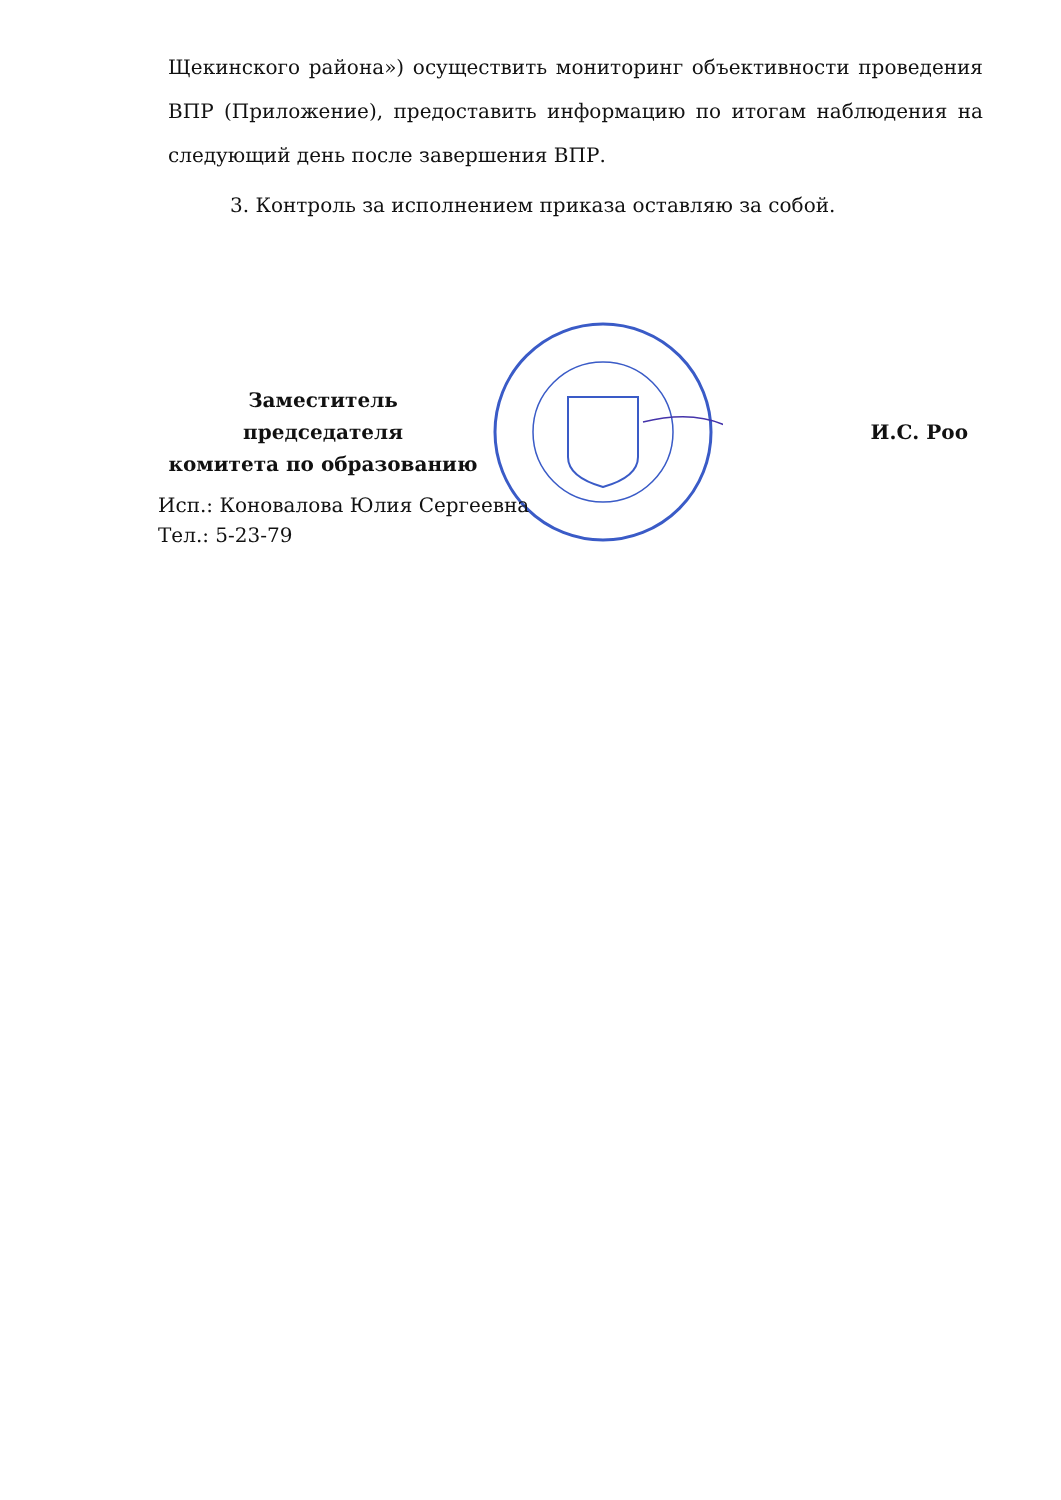Щекинского района») осуществить мониторинг объективности проведения ВПР (Приложение), предоставить информацию по итогам наблюдения на следующий день после завершения ВПР.
3. Контроль за исполнением приказа оставляю за собой.
Заместитель председателя
комитета по образованию
И.С. Роо
Исп.: Коновалова Юлия Сергеевна
Тел.: 5-23-79